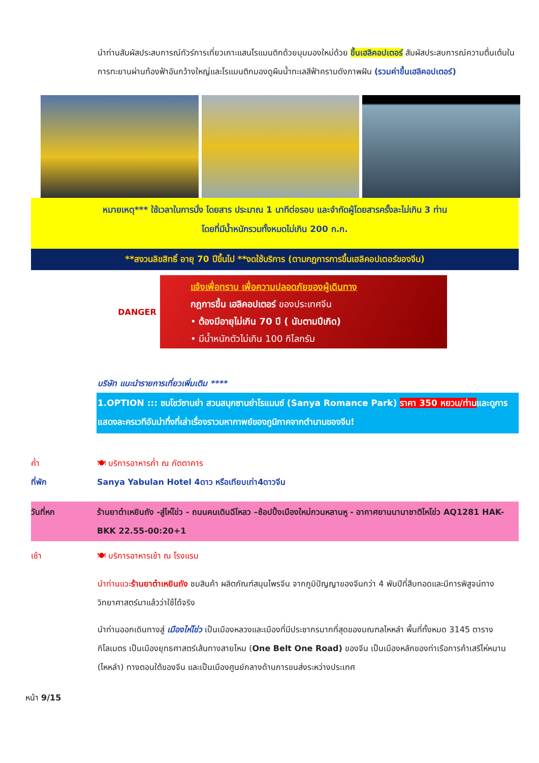นำท่านสัมผัสประสบการณ์ทัวร์การเที่ยวเกาะแสนโรแมนติกด้วยมุมมองใหม่ด้วย ขึ้นเฮลิคอปเตอร์ สัมผัสประสบการณ์ความตื่นเต้นในการทะยานผ่านท้องฟ้าอันกว้างใหญ่และโรแมนติกมองดูผืนน้ำทะเลสีฟ้าครามดังภาพฝัน (รวมค่าขึ้นเฮลิคอปเตอร์)
หมายเหตุ*** ใช้เวลาในการนั่ง โดยสาร ประมาณ 1 นาทีต่อรอบ และจำกัดผู้โดยสารครั้งละไม่เกิน 3 ท่าน
โดยที่มีน้ำหนักรวมทั้งหมดไม่เกิน 200 ก.ก.
**สงวนลิขสิทธิ์ อายุ 70 ปีขึ้นไป **งดใช้บริการ (ตามกฎการการขึ้นเฮลิคอปเตอร์ของจีน)
DANGER
แจ้งเพื่อทราบ เพื่อความปลอดภัยของผู้เดินทาง
กฎการขึ้น เฮลิคอปเตอร์ ของประเทศจีน
• ต้องมีอายุไม่เกิน 70 ปี ( นับตามปีเกิด)
• มีน้ำหนักตัวไม่เกิน 100 กิโลกรัม
บริษัท แนะนำรายการเที่ยวเพิ่มเติม ****
1.OPTION ::: ชมโชว์ซานย่า สวนสนุกซานย่าโรแมนซ์ (Sanya Romance Park) ราคา 350 หยวน/ท่านและดูการแสดงละครเวทีอันน่าทึ่งที่เล่าเรื่องราวมหากาพย์ของภูมิภาคจากตำนานของจีน!
ค่ำ 🍽 บริการอาหารค่ำ ณ ภัตตาคาร
ที่พัก Sanya Yabulan Hotel 4ดาว หรือเทียบเท่า4ดาวจีน
วันที่หก ร้านยาต๋าเหยินถัง -สู่ไห่โข่ว - ถนนคนเดินฉีโหลว –ช้อปปิ้งเมืองใหม่กวนหลานหู - อากาศยานนานาชาติไหโข่ว AQ1281 HAK- BKK 22.55-00:20+1
เช้า 🍽 บริการอาหารเช้า ณ โรงแรม
นำท่านแวะร้านยาต๋าเหยินถัง ชมสินค้า ผลิตภัณฑ์สมุนไพรจีน จากภูมิปัญญาของจีนกว่า 4 พันปีที่สืบทอดและมีการพิสูจน์ทางวิทยาศาสตร์มาแล้วว่าใช้ได้จริง
นำท่านออกเดินทางสู่ เมืองไห่โข่ว เป็นเมืองหลวงและเมืองที่มีประชากรมากที่สุดของมณฑลไหหลำ พื้นที่ทั้งหมด 3145 ตารางกิโลเมตร เป็นเมืองยุทธศาสตร์เส้นทางสายไหม (One Belt One Road) ของจีน เป็นเมืองหลักของท่าเรือการค้าเสรีไห่หนาน (ไหหลำ) ทางตอนใต้ของจีน และเป็นเมืองศูนย์กลางด้านการขนส่งระหว่างประเทศ
หน้า 9/15